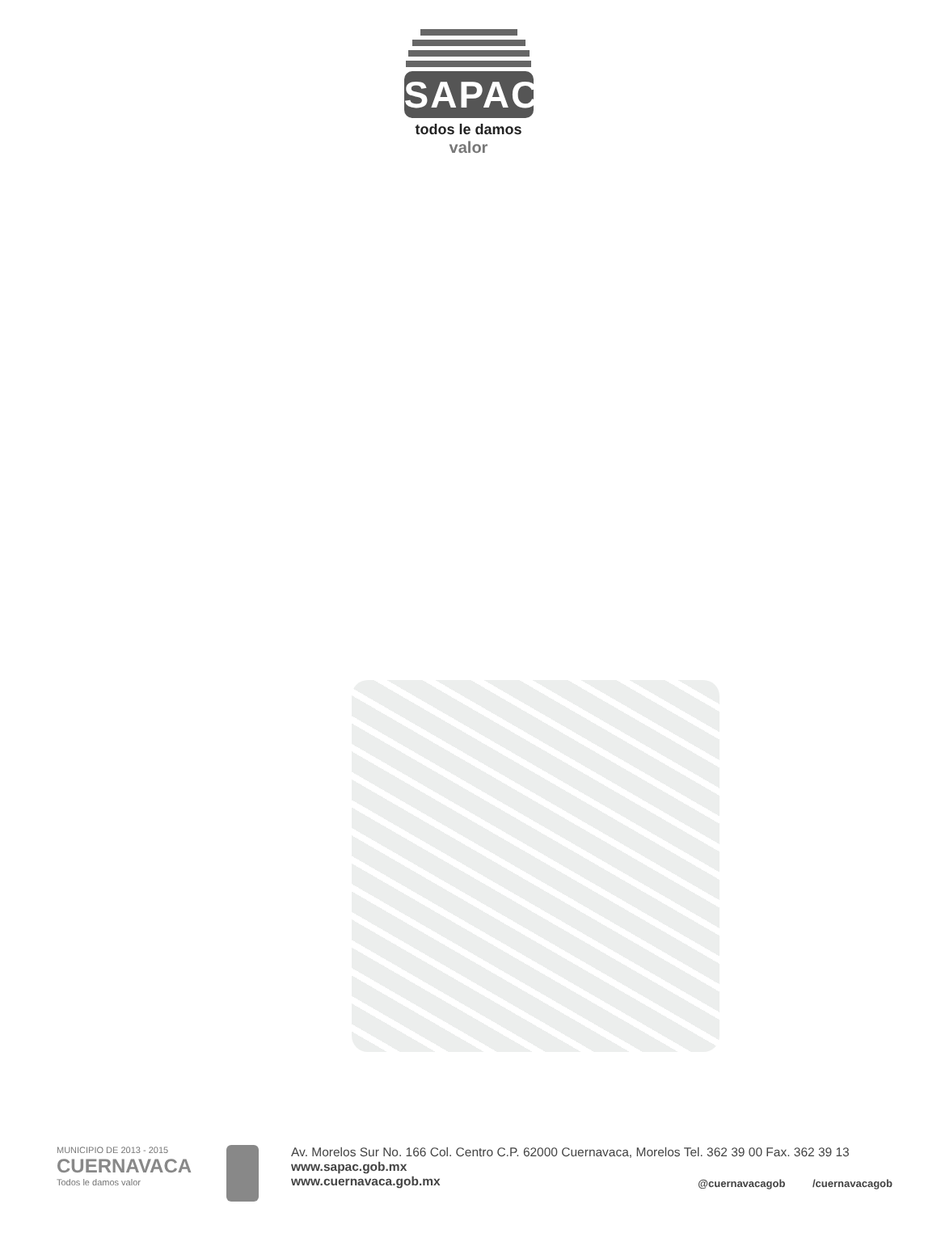SAPAC
todos le damos
valor
MUNICIPIO DE 2013 - 2015
CUERNAVACA
Todos le damos valor
Av. Morelos Sur No. 166 Col. Centro C.P. 62000 Cuernavaca, Morelos Tel. 362 39 00 Fax. 362 39 13
www.sapac.gob.mx
www.cuernavaca.gob.mx
@cuernavacagob /cuernavacagob